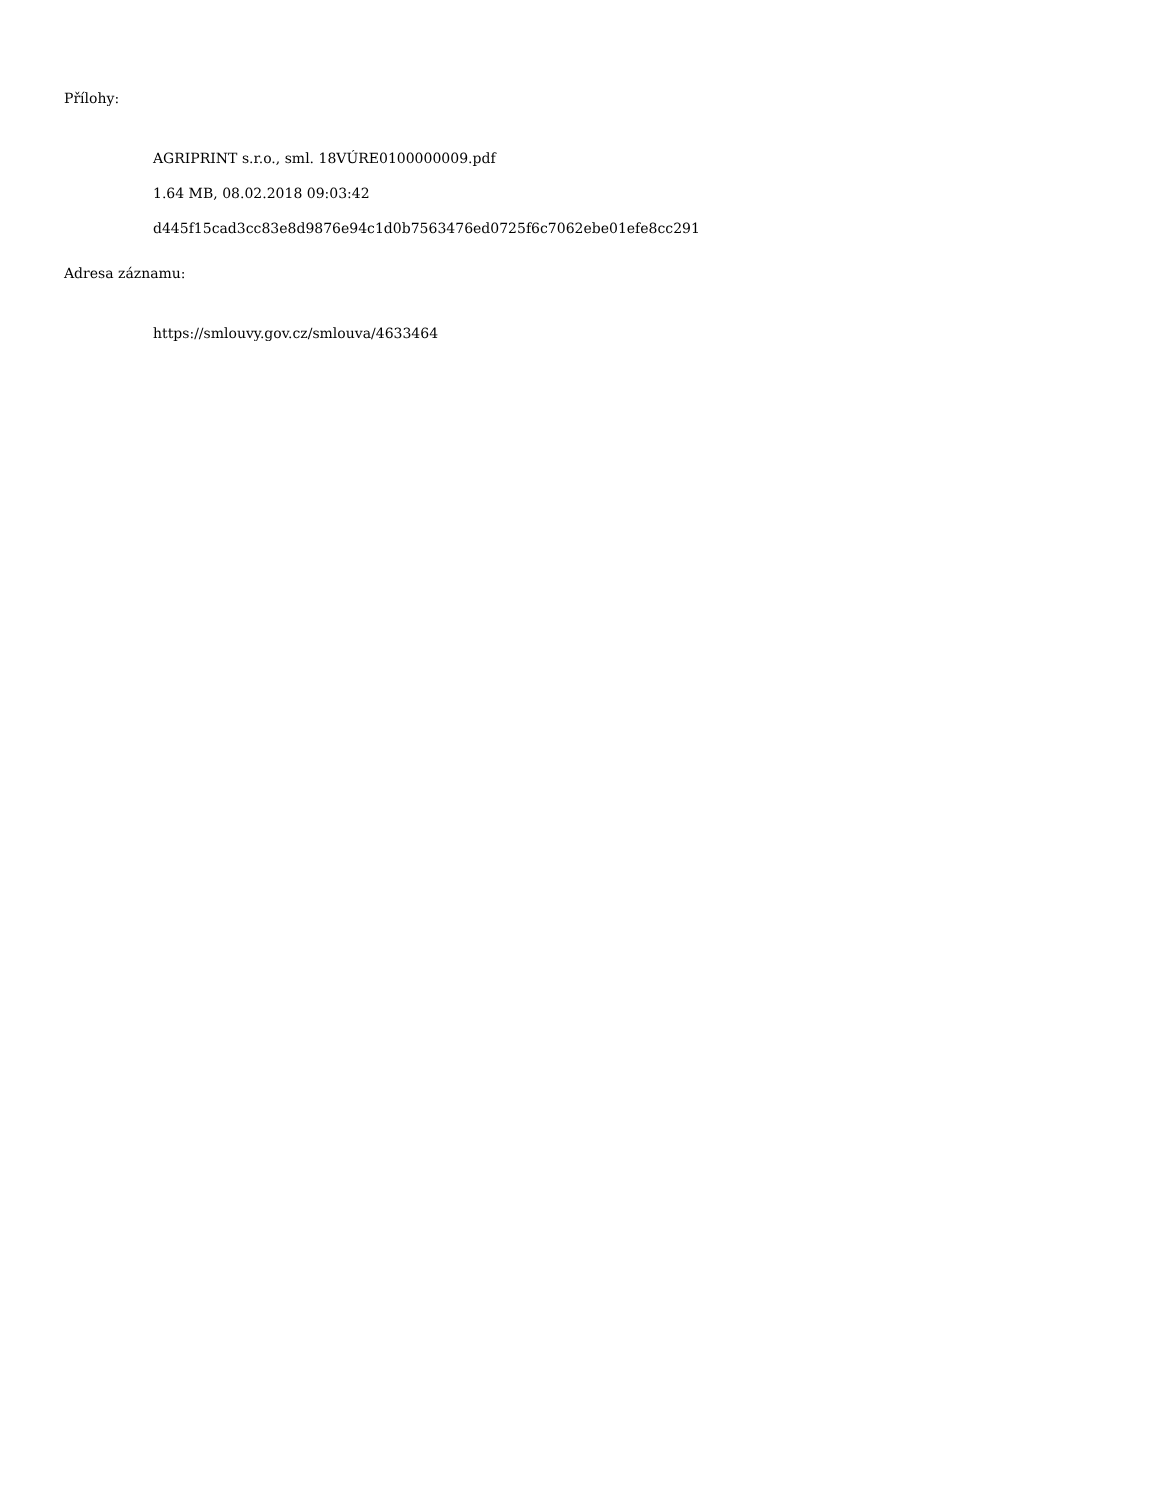Přílohy:
AGRIPRINT s.r.o., sml. 18VÚRE0100000009.pdf
1.64 MB, 08.02.2018 09:03:42
d445f15cad3cc83e8d9876e94c1d0b7563476ed0725f6c7062ebe01efe8cc291
Adresa záznamu:
https://smlouvy.gov.cz/smlouva/4633464